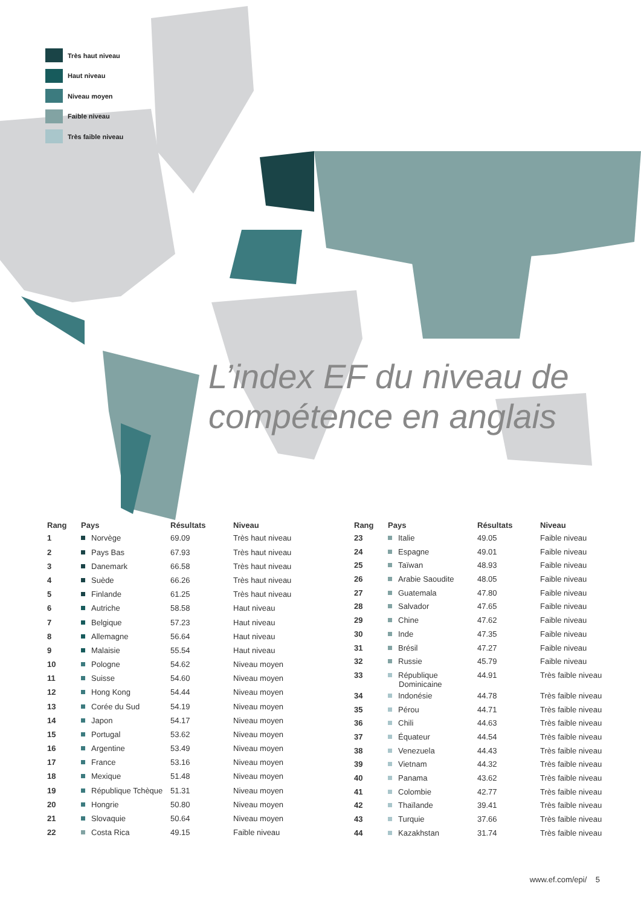Très haut niveau
Haut niveau
Niveau moyen
Faible niveau
Très faible niveau
L’index EF du niveau de
compétence en anglais
| Rang | Pays | Résultats | Niveau |
| --- | --- | --- | --- |
| 1 | Norvège | 69.09 | Très haut niveau |
| 2 | Pays Bas | 67.93 | Très haut niveau |
| 3 | Danemark | 66.58 | Très haut niveau |
| 4 | Suède | 66.26 | Très haut niveau |
| 5 | Finlande | 61.25 | Très haut niveau |
| 6 | Autriche | 58.58 | Haut niveau |
| 7 | Belgique | 57.23 | Haut niveau |
| 8 | Allemagne | 56.64 | Haut niveau |
| 9 | Malaisie | 55.54 | Haut niveau |
| 10 | Pologne | 54.62 | Niveau moyen |
| 11 | Suisse | 54.60 | Niveau moyen |
| 12 | Hong Kong | 54.44 | Niveau moyen |
| 13 | Corée du Sud | 54.19 | Niveau moyen |
| 14 | Japon | 54.17 | Niveau moyen |
| 15 | Portugal | 53.62 | Niveau moyen |
| 16 | Argentine | 53.49 | Niveau moyen |
| 17 | France | 53.16 | Niveau moyen |
| 18 | Mexique | 51.48 | Niveau moyen |
| 19 | République Tchèque | 51.31 | Niveau moyen |
| 20 | Hongrie | 50.80 | Niveau moyen |
| 21 | Slovaquie | 50.64 | Niveau moyen |
| 22 | Costa Rica | 49.15 | Faible niveau |
| Rang | Pays | Résultats | Niveau |
| --- | --- | --- | --- |
| 23 | Italie | 49.05 | Faible niveau |
| 24 | Espagne | 49.01 | Faible niveau |
| 25 | Taïwan | 48.93 | Faible niveau |
| 26 | Arabie Saoudite | 48.05 | Faible niveau |
| 27 | Guatemala | 47.80 | Faible niveau |
| 28 | Salvador | 47.65 | Faible niveau |
| 29 | Chine | 47.62 | Faible niveau |
| 30 | Inde | 47.35 | Faible niveau |
| 31 | Brésil | 47.27 | Faible niveau |
| 32 | Russie | 45.79 | Faible niveau |
| 33 | République Dominicaine | 44.91 | Très faible niveau |
| 34 | Indonésie | 44.78 | Très faible niveau |
| 35 | Pérou | 44.71 | Très faible niveau |
| 36 | Chili | 44.63 | Très faible niveau |
| 37 | Équateur | 44.54 | Très faible niveau |
| 38 | Venezuela | 44.43 | Très faible niveau |
| 39 | Vietnam | 44.32 | Très faible niveau |
| 40 | Panama | 43.62 | Très faible niveau |
| 41 | Colombie | 42.77 | Très faible niveau |
| 42 | Thaïlande | 39.41 | Très faible niveau |
| 43 | Turquie | 37.66 | Très faible niveau |
| 44 | Kazakhstan | 31.74 | Très faible niveau |
www.ef.com/epi/ 5